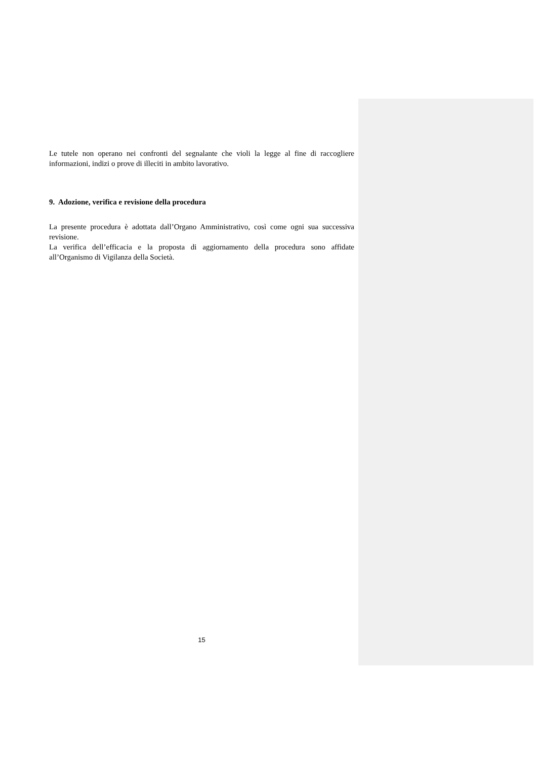Le tutele non operano nei confronti del segnalante che violi la legge al fine di raccogliere informazioni, indizi o prove di illeciti in ambito lavorativo.
9. Adozione, verifica e revisione della procedura
La presente procedura è adottata dall’Organo Amministrativo, così come ogni sua successiva revisione.
La verifica dell’efficacia e la proposta di aggiornamento della procedura sono affidate all’Organismo di Vigilanza della Società.
15